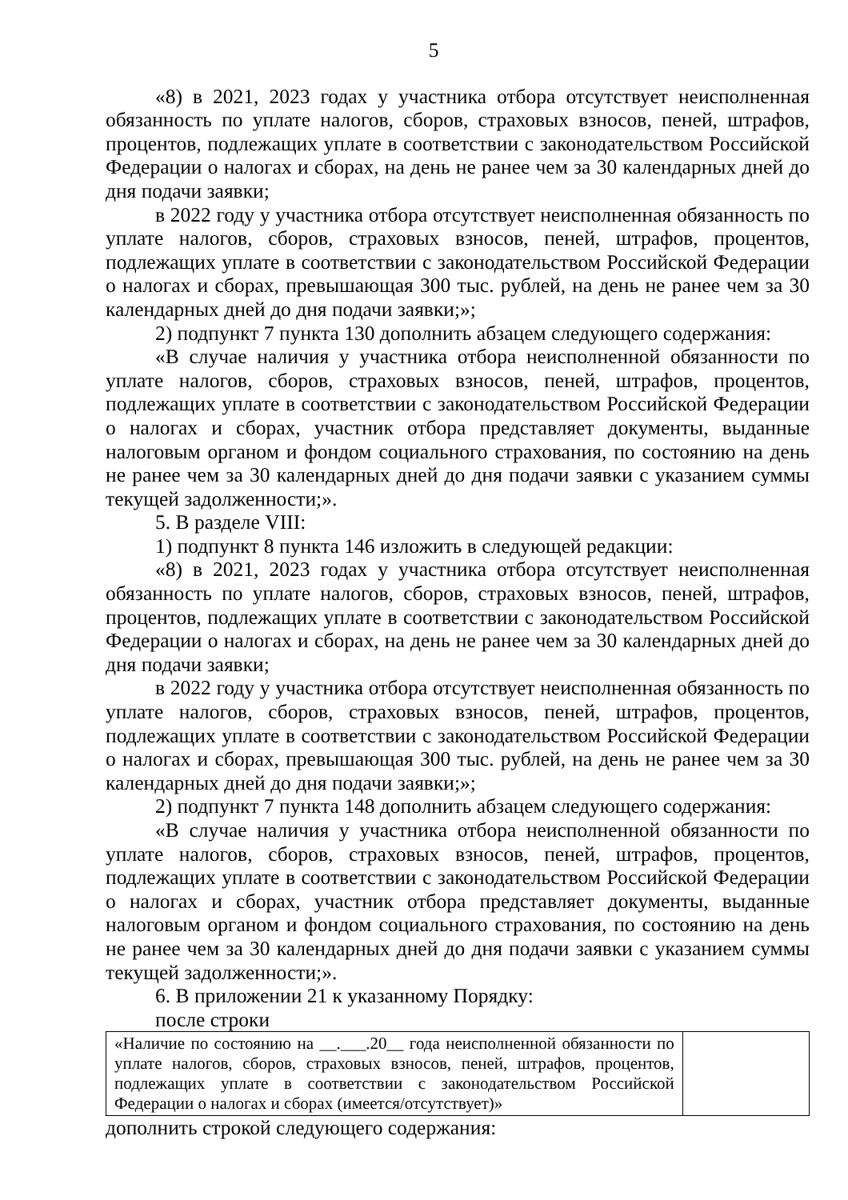5
«8) в 2021, 2023 годах у участника отбора отсутствует неисполненная обязанность по уплате налогов, сборов, страховых взносов, пеней, штрафов, процентов, подлежащих уплате в соответствии с законодательством Российской Федерации о налогах и сборах, на день не ранее чем за 30 календарных дней до дня подачи заявки;
в 2022 году у участника отбора отсутствует неисполненная обязанность по уплате налогов, сборов, страховых взносов, пеней, штрафов, процентов, подлежащих уплате в соответствии с законодательством Российской Федерации о налогах и сборах, превышающая 300 тыс. рублей, на день не ранее чем за 30 календарных дней до дня подачи заявки;»;
2) подпункт 7 пункта 130 дополнить абзацем следующего содержания:
«В случае наличия у участника отбора неисполненной обязанности по уплате налогов, сборов, страховых взносов, пеней, штрафов, процентов, подлежащих уплате в соответствии с законодательством Российской Федерации о налогах и сборах, участник отбора представляет документы, выданные налоговым органом и фондом социального страхования, по состоянию на день не ранее чем за 30 календарных дней до дня подачи заявки с указанием суммы текущей задолженности;».
5. В разделе VIII:
1) подпункт 8 пункта 146 изложить в следующей редакции:
«8) в 2021, 2023 годах у участника отбора отсутствует неисполненная обязанность по уплате налогов, сборов, страховых взносов, пеней, штрафов, процентов, подлежащих уплате в соответствии с законодательством Российской Федерации о налогах и сборах, на день не ранее чем за 30 календарных дней до дня подачи заявки;
в 2022 году у участника отбора отсутствует неисполненная обязанность по уплате налогов, сборов, страховых взносов, пеней, штрафов, процентов, подлежащих уплате в соответствии с законодательством Российской Федерации о налогах и сборах, превышающая 300 тыс. рублей, на день не ранее чем за 30 календарных дней до дня подачи заявки;»;
2) подпункт 7 пункта 148 дополнить абзацем следующего содержания:
«В случае наличия у участника отбора неисполненной обязанности по уплате налогов, сборов, страховых взносов, пеней, штрафов, процентов, подлежащих уплате в соответствии с законодательством Российской Федерации о налогах и сборах, участник отбора представляет документы, выданные налоговым органом и фондом социального страхования, по состоянию на день не ранее чем за 30 календарных дней до дня подачи заявки с указанием суммы текущей задолженности;».
6. В приложении 21 к указанному Порядку:
после строки
| «Наличие по состоянию на __.___.20__ года неисполненной обязанности по уплате налогов, сборов, страховых взносов, пеней, штрафов, процентов, подлежащих уплате в соответствии с законодательством Российской Федерации о налогах и сборах (имеется/отсутствует)» | |
дополнить строкой следующего содержания: